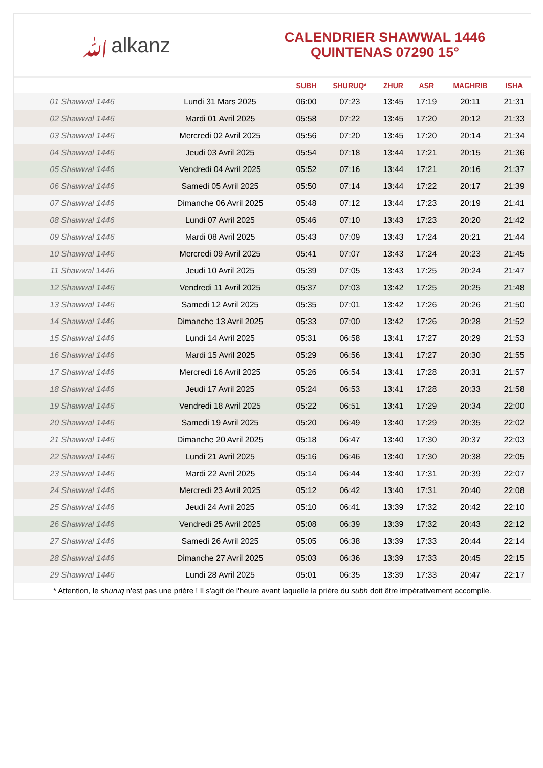ﷲalkanz
CALENDRIER SHAWWAL 1446
QUINTENAS 07290 15°
| | | SUBH | SHURUQ* | ZHUR | ASR | MAGHRIB | ISHA |
| --- | --- | --- | --- | --- | --- | --- | --- |
| 01 Shawwal 1446 | Lundi 31 Mars 2025 | 06:00 | 07:23 | 13:45 | 17:19 | 20:11 | 21:31 |
| 02 Shawwal 1446 | Mardi 01 Avril 2025 | 05:58 | 07:22 | 13:45 | 17:20 | 20:12 | 21:33 |
| 03 Shawwal 1446 | Mercredi 02 Avril 2025 | 05:56 | 07:20 | 13:45 | 17:20 | 20:14 | 21:34 |
| 04 Shawwal 1446 | Jeudi 03 Avril 2025 | 05:54 | 07:18 | 13:44 | 17:21 | 20:15 | 21:36 |
| 05 Shawwal 1446 | Vendredi 04 Avril 2025 | 05:52 | 07:16 | 13:44 | 17:21 | 20:16 | 21:37 |
| 06 Shawwal 1446 | Samedi 05 Avril 2025 | 05:50 | 07:14 | 13:44 | 17:22 | 20:17 | 21:39 |
| 07 Shawwal 1446 | Dimanche 06 Avril 2025 | 05:48 | 07:12 | 13:44 | 17:23 | 20:19 | 21:41 |
| 08 Shawwal 1446 | Lundi 07 Avril 2025 | 05:46 | 07:10 | 13:43 | 17:23 | 20:20 | 21:42 |
| 09 Shawwal 1446 | Mardi 08 Avril 2025 | 05:43 | 07:09 | 13:43 | 17:24 | 20:21 | 21:44 |
| 10 Shawwal 1446 | Mercredi 09 Avril 2025 | 05:41 | 07:07 | 13:43 | 17:24 | 20:23 | 21:45 |
| 11 Shawwal 1446 | Jeudi 10 Avril 2025 | 05:39 | 07:05 | 13:43 | 17:25 | 20:24 | 21:47 |
| 12 Shawwal 1446 | Vendredi 11 Avril 2025 | 05:37 | 07:03 | 13:42 | 17:25 | 20:25 | 21:48 |
| 13 Shawwal 1446 | Samedi 12 Avril 2025 | 05:35 | 07:01 | 13:42 | 17:26 | 20:26 | 21:50 |
| 14 Shawwal 1446 | Dimanche 13 Avril 2025 | 05:33 | 07:00 | 13:42 | 17:26 | 20:28 | 21:52 |
| 15 Shawwal 1446 | Lundi 14 Avril 2025 | 05:31 | 06:58 | 13:41 | 17:27 | 20:29 | 21:53 |
| 16 Shawwal 1446 | Mardi 15 Avril 2025 | 05:29 | 06:56 | 13:41 | 17:27 | 20:30 | 21:55 |
| 17 Shawwal 1446 | Mercredi 16 Avril 2025 | 05:26 | 06:54 | 13:41 | 17:28 | 20:31 | 21:57 |
| 18 Shawwal 1446 | Jeudi 17 Avril 2025 | 05:24 | 06:53 | 13:41 | 17:28 | 20:33 | 21:58 |
| 19 Shawwal 1446 | Vendredi 18 Avril 2025 | 05:22 | 06:51 | 13:41 | 17:29 | 20:34 | 22:00 |
| 20 Shawwal 1446 | Samedi 19 Avril 2025 | 05:20 | 06:49 | 13:40 | 17:29 | 20:35 | 22:02 |
| 21 Shawwal 1446 | Dimanche 20 Avril 2025 | 05:18 | 06:47 | 13:40 | 17:30 | 20:37 | 22:03 |
| 22 Shawwal 1446 | Lundi 21 Avril 2025 | 05:16 | 06:46 | 13:40 | 17:30 | 20:38 | 22:05 |
| 23 Shawwal 1446 | Mardi 22 Avril 2025 | 05:14 | 06:44 | 13:40 | 17:31 | 20:39 | 22:07 |
| 24 Shawwal 1446 | Mercredi 23 Avril 2025 | 05:12 | 06:42 | 13:40 | 17:31 | 20:40 | 22:08 |
| 25 Shawwal 1446 | Jeudi 24 Avril 2025 | 05:10 | 06:41 | 13:39 | 17:32 | 20:42 | 22:10 |
| 26 Shawwal 1446 | Vendredi 25 Avril 2025 | 05:08 | 06:39 | 13:39 | 17:32 | 20:43 | 22:12 |
| 27 Shawwal 1446 | Samedi 26 Avril 2025 | 05:05 | 06:38 | 13:39 | 17:33 | 20:44 | 22:14 |
| 28 Shawwal 1446 | Dimanche 27 Avril 2025 | 05:03 | 06:36 | 13:39 | 17:33 | 20:45 | 22:15 |
| 29 Shawwal 1446 | Lundi 28 Avril 2025 | 05:01 | 06:35 | 13:39 | 17:33 | 20:47 | 22:17 |
* Attention, le shuruq n'est pas une prière ! Il s'agit de l'heure avant laquelle la prière du subh doit être impérativement accomplie.